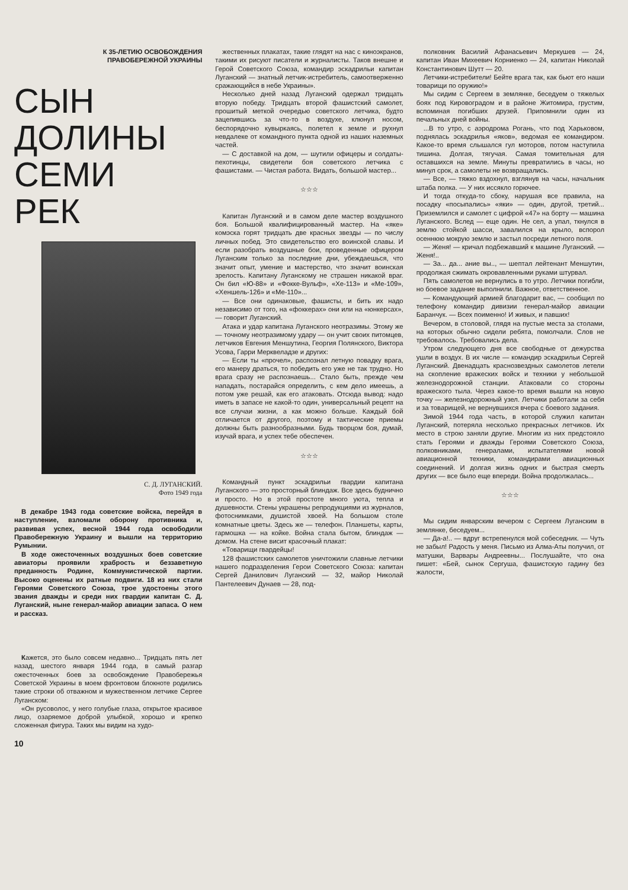К 35-ЛЕТИЮ ОСВОБОЖДЕНИЯ
ПРАВОБЕРЕЖНОЙ УКРАИНЫ
СЫН
ДОЛИНЫ
СЕМИ
РЕК
С. Д. ЛУГАНСКИЙ.
Фото 1949 года
В декабре 1943 года советские войска, перейдя в наступление, взломали оборону противника и, развивая успех, весной 1944 года освободили Правобережную Украину и вышли на территорию Румынии.
В ходе ожесточенных воздушных боев советские авиаторы проявили храбрость и беззаветную преданность Родине, Коммунистической партии. Высоко оценены их ратные подвиги. 18 из них стали Героями Советского Союза, трое удостоены этого звания дважды и среди них гвардии капитан С. Д. Луганский, ныне генерал-майор авиации запаса. О нем и рассказ.
Кажется, это было совсем недавно... Тридцать пять лет назад, шестого января 1944 года, в самый разгар ожесточенных боев за освобождение Правобережья Советской Украины в моем фронтовом блокноте родились такие строки об отважном и мужественном летчике Сергее Луганском:
«Он русоволос, у него голубые глаза, открытое красивое лицо, озаряемое доброй улыбкой, хорошо и крепко сложенная фигура. Таких мы видим на худо-
10
жественных плакатах, такие глядят на нас с киноэкранов, такими их рисуют писатели и журналисты. Таков внешне и Герой Советского Союза, командир эскадрильи капитан Луганский — знатный летчик-истребитель, самоотверженно сражающийся в небе Украины».
Несколько дней назад Луганский одержал тридцать вторую победу. Тридцать второй фашистский самолет, прошитый меткой очередью советского летчика, будто зацепившись за что-то в воздухе, клюнул носом, беспорядочно кувыркаясь, полетел к земле и рухнул невдалеке от командного пункта одной из наших наземных частей.
— С доставкой на дом, — шутили офицеры и солдаты-пехотинцы, свидетели боя советского летчика с фашистами. — Чистая работа. Видать, большой мастер...
☆☆☆
Капитан Луганский и в самом деле мастер воздушного боя. Большой квалифицированный мастер. На «яке» комэска горят тридцать две красных звезды — по числу личных побед. Это свидетельство его воинской славы. И если разобрать воздушные бои, проведенные офицером Луганским только за последние дни, убеждаешься, что значит опыт, умение и мастерство, что значит воинская зрелость. Капитану Луганскому не страшен никакой враг. Он бил «Ю-88» и «Фокке-Вульф», «Хе-113» и «Ме-109», «Хеншель-126» и «Ме-110»...
— Все они одинаковые, фашисты, и бить их надо независимо от того, на «фоккерах» они или на «юнкерсах», — говорит Луганский.
Атака и удар капитана Луганского неотразимы. Этому же — точному неотразимому удару — он учит своих питомцев, летчиков Евгения Меншутина, Георгия Полянского, Виктора Усова, Гарри Мерквеладзе и других:
— Если ты «прочел», распознал летную повадку врага, его манеру драться, то победить его уже не так трудно. Но врага сразу не распознаешь... Стало быть, прежде чем нападать, постарайся определить, с кем дело имеешь, а потом уже решай, как его атаковать. Отсюда вывод: надо иметь в запасе не какой-то один, универсальный рецепт на все случаи жизни, а как можно больше. Каждый бой отличается от другого, поэтому и тактические приемы должны быть разнообразными. Будь творцом боя, думай, изучай врага, и успех тебе обеспечен.
☆☆☆
Командный пункт эскадрильи гвардии капитана Луганского — это просторный блиндаж. Все здесь буднично и просто. Но в этой простоте много уюта, тепла и душевности. Стены украшены репродукциями из журналов, фотоснимками, душистой хвоей. На большом столе комнатные цветы. Здесь же — телефон. Планшеты, карты, гармошка — на койке. Война стала бытом, блиндаж — домом. На стене висит красочный плакат:
«Товарищи гвардейцы!
128 фашистских самолетов уничтожили славные летчики нашего подразделения Герои Советского Союза: капитан Сергей Данилович Луганский — 32, майор Николай Пантелеевич Дунаев — 28, под-
полковник Василий Афанасьевич Меркушев — 24, капитан Иван Михеевич Корниенко — 24, капитан Николай Константинович Шутт — 20.
Летчики-истребители! Бейте врага так, как бьют его наши товарищи по оружию!»
Мы сидим с Сергеем в землянке, беседуем о тяжелых боях под Кировоградом и в районе Житомира, грустим, вспоминая погибших друзей. Припомнили один из печальных дней войны.
...В то утро, с аэродрома Рогань, что под Харьковом, поднялась эскадрилья «яков», ведомая ее командиром. Какое-то время слышался гул моторов, потом наступила тишина. Долгая, тягучая. Самая томительная для оставшихся на земле. Минуты превратились в часы, но минул срок, а самолеты не возвращались.
— Все, — тяжко вздохнул, взглянув на часы, начальник штаба полка. — У них иссякло горючее.
И тогда откуда-то сбоку, нарушая все правила, на посадку «посыпались» «яки» — один, другой, третий... Приземлился и самолет с цифрой «47» на борту — машина Луганского. Вслед — еще один. Не сел, а упал, ткнулся в землю стойкой шасси, завалился на крыло, вспорол осеннюю мокрую землю и застыл посреди летного поля.
— Женя! — кричал подбежавший к машине Луганский. — Женя!..
— За... да... ание вы.., — шептал лейтенант Меншутин, продолжая сжимать окровавленными руками штурвал.
Пять самолетов не вернулись в то утро. Летчики погибли, но боевое задание выполнили. Важное, ответственное.
— Командующий армией благодарит вас, — сообщил по телефону командир дивизии генерал-майор авиации Баранчук. — Всех поименно! И живых, и павших!
Вечером, в столовой, глядя на пустые места за столами, на которых обычно сидели ребята, помолчали. Слов не требовалось. Требовались дела.
Утром следующего дня все свободные от дежурства ушли в воздух. В их числе — командир эскадрильи Сергей Луганский. Двенадцать краснозвездных самолетов летели на скопление вражеских войск и техники у небольшой железнодорожной станции. Атаковали со стороны вражеского тыла. Через какое-то время вышли на новую точку — железнодорожный узел. Летчики работали за себя и за товарищей, не вернувшихся вчера с боевого задания.
Зимой 1944 года часть, в которой служил капитан Луганский, потеряла несколько прекрасных летчиков. Их место в строю заняли другие. Многим из них предстояло стать Героями и дважды Героями Советского Союза, полковниками, генералами, испытателями новой авиационной техники, командирами авиационных соединений. И долгая жизнь одних и быстрая смерть других — все было еще впереди. Война продолжалась...
☆☆☆
Мы сидим январским вечером с Сергеем Луганским в землянке, беседуем...
— Да-а!.. — вдруг встрепенулся мой собеседник. — Чуть не забыл! Радость у меня. Письмо из Алма-Аты получил, от матушки, Варвары Андреевны... Послушайте, что она пишет: «Бей, сынок Сергуша, фашистскую гадину без жалости,